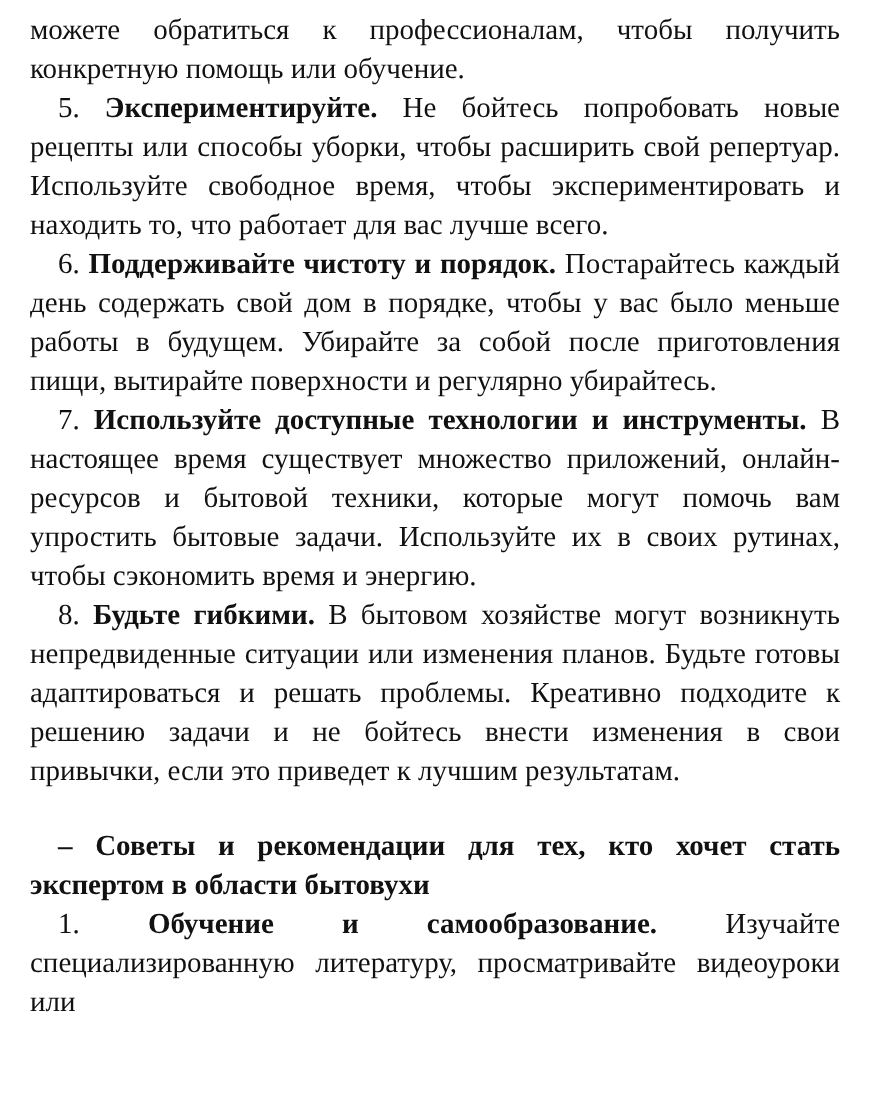можете обратиться к профессионалам, чтобы получить конкретную помощь или обучение.
5. Экспериментируйте. Не бойтесь попробовать новые рецепты или способы уборки, чтобы расширить свой репертуар. Используйте свободное время, чтобы экспериментировать и находить то, что работает для вас лучше всего.
6. Поддерживайте чистоту и порядок. Постарайтесь каждый день содержать свой дом в порядке, чтобы у вас было меньше работы в будущем. Убирайте за собой после приготовления пищи, вытирайте поверхности и регулярно убирайтесь.
7. Используйте доступные технологии и инструменты. В настоящее время существует множество приложений, онлайн-ресурсов и бытовой техники, которые могут помочь вам упростить бытовые задачи. Используйте их в своих рутинах, чтобы сэкономить время и энергию.
8. Будьте гибкими. В бытовом хозяйстве могут возникнуть непредвиденные ситуации или изменения планов. Будьте готовы адаптироваться и решать проблемы. Креативно подходите к решению задачи и не бойтесь внести изменения в свои привычки, если это приведет к лучшим результатам.
– Советы и рекомендации для тех, кто хочет стать экспертом в области бытовухи
1. Обучение и самообразование. Изучайте специализированную литературу, просматривайте видеоуроки или